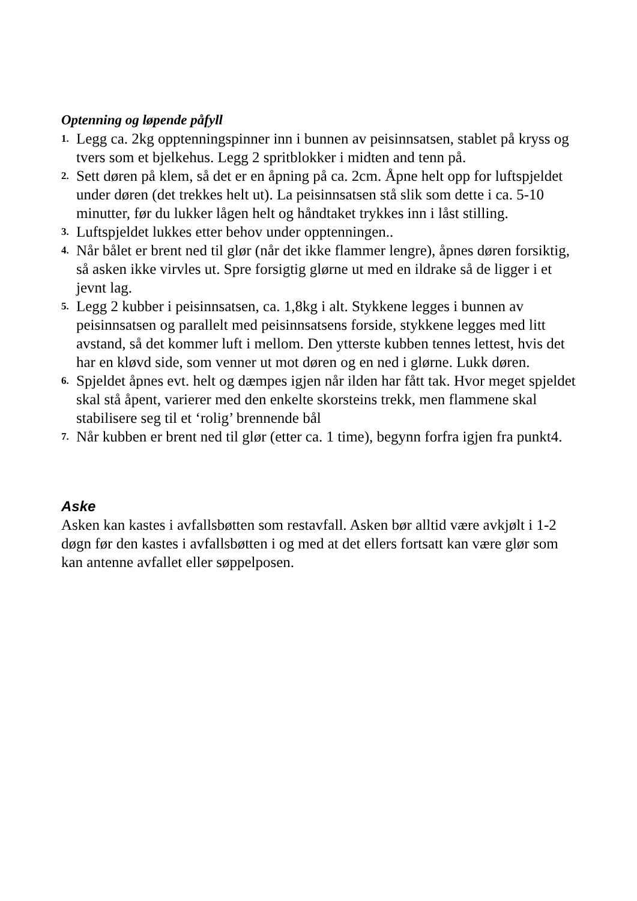Optenning og løpende påfyll
1. Legg ca. 2kg opptenningspinner inn i bunnen av peisinnsatsen, stablet på kryss og tvers som et bjelkehus. Legg 2 spritblokker i midten and tenn på.
2. Sett døren på klem, så det er en åpning på ca. 2cm. Åpne helt opp for luftspjeldet under døren (det trekkes helt ut). La peisinnsatsen stå slik som dette i ca. 5-10 minutter, før du lukker lågen helt og håndtaket trykkes inn i låst stilling.
3. Luftspjeldet lukkes etter behov under opptenningen..
4. Når bålet er brent ned til glør (når det ikke flammer lengre), åpnes døren forsiktig, så asken ikke virvles ut. Spre forsigtig glørne ut med en ildrake så de ligger i et jevnt lag.
5. Legg 2 kubber i peisinnsatsen, ca. 1,8kg i alt. Stykkene legges i bunnen av peisinnsatsen og parallelt med peisinnsatsens forside, stykkene legges med litt avstand, så det kommer luft i mellom. Den ytterste kubben tennes lettest, hvis det har en kløvd side, som venner ut mot døren og en ned i glørne. Lukk døren.
6. Spjeldet åpnes evt. helt og dæmpes igjen når ilden har fått tak. Hvor meget spjeldet skal stå åpent, varierer med den enkelte skorsteins trekk, men flammene skal stabilisere seg til et ‘rolig’ brennende bål
7. Når kubben er brent ned til glør (etter ca. 1 time), begynn forfra igjen fra punkt4.
Aske
Asken kan kastes i avfallsbøtten som restavfall. Asken bør alltid være avkjølt i 1-2 døgn før den kastes i avfallsbøtten i og med at det ellers fortsatt kan være glør som kan antenne avfallet eller søppelposen.